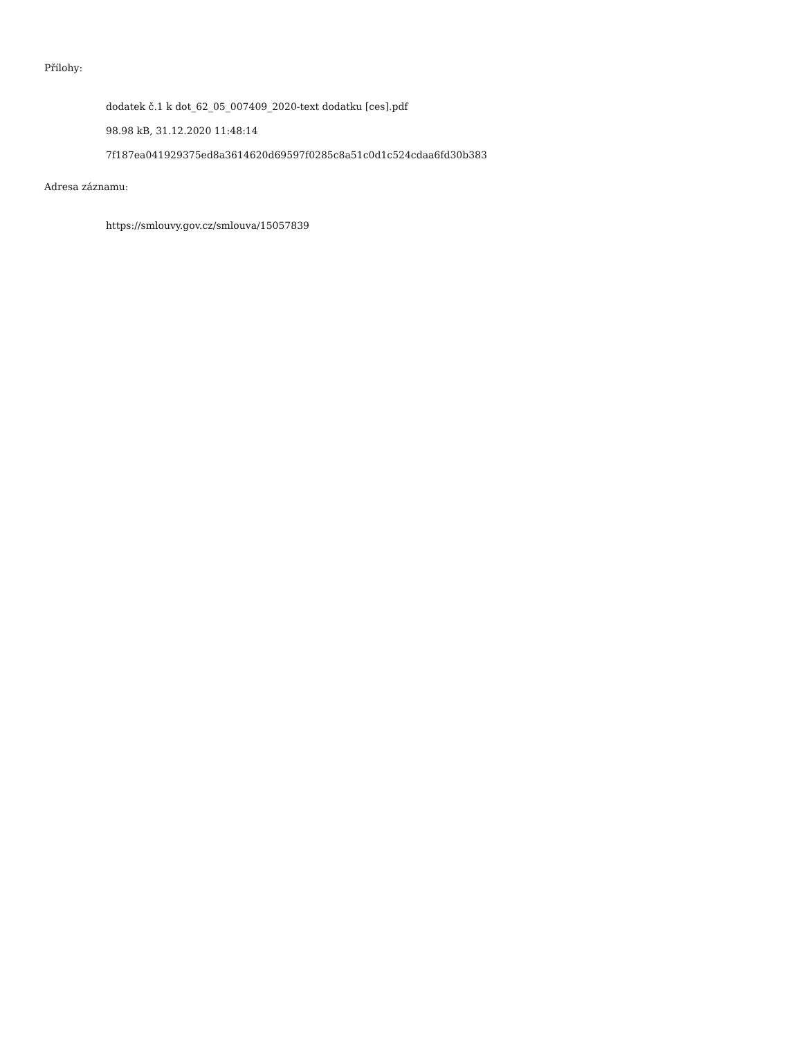Přílohy:
dodatek č.1 k dot_62_05_007409_2020-text dodatku [ces].pdf
98.98 kB, 31.12.2020 11:48:14
7f187ea041929375ed8a3614620d69597f0285c8a51c0d1c524cdaa6fd30b383
Adresa záznamu:
https://smlouvy.gov.cz/smlouva/15057839